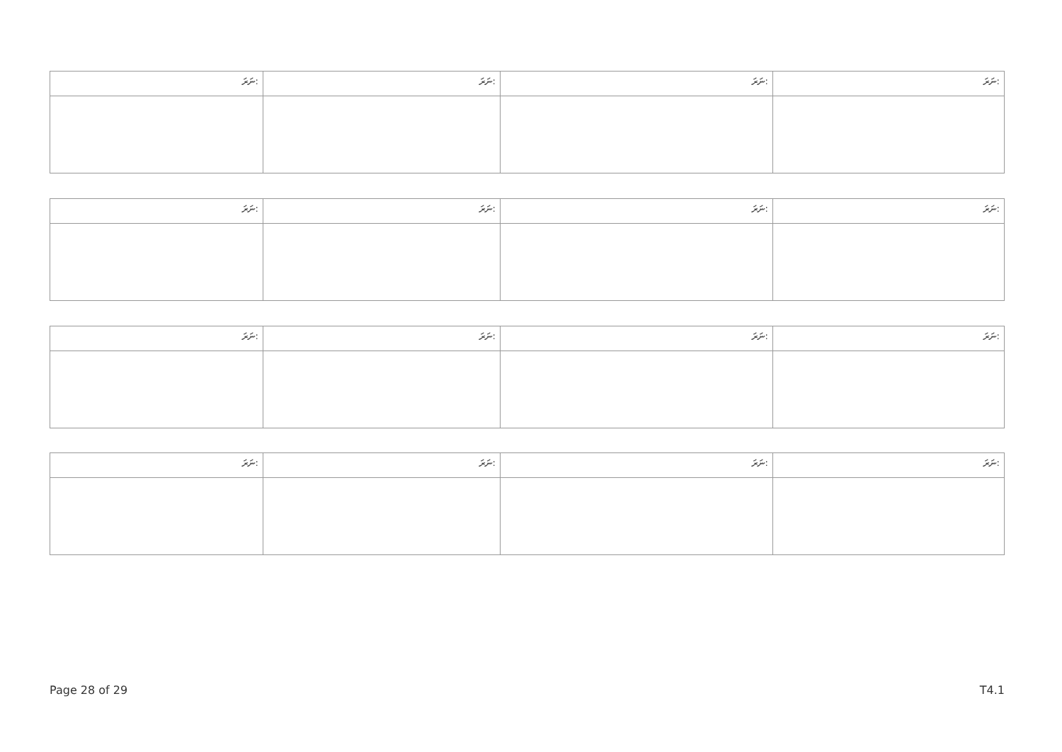| ނަރަ: | ނަރަ: | ނަރަ: | ނަރަ: |
| ނަރަ: | ނަރަ: | ނަރަ: | ނަރަ: |
| ނަރަ: | ނަރަ: | ނަރަ: | ނަރަ: |
| ނަރަ: | ނަރަ: | ނަރަ: | ނަރަ: |
Page 28 of 29 T4.1